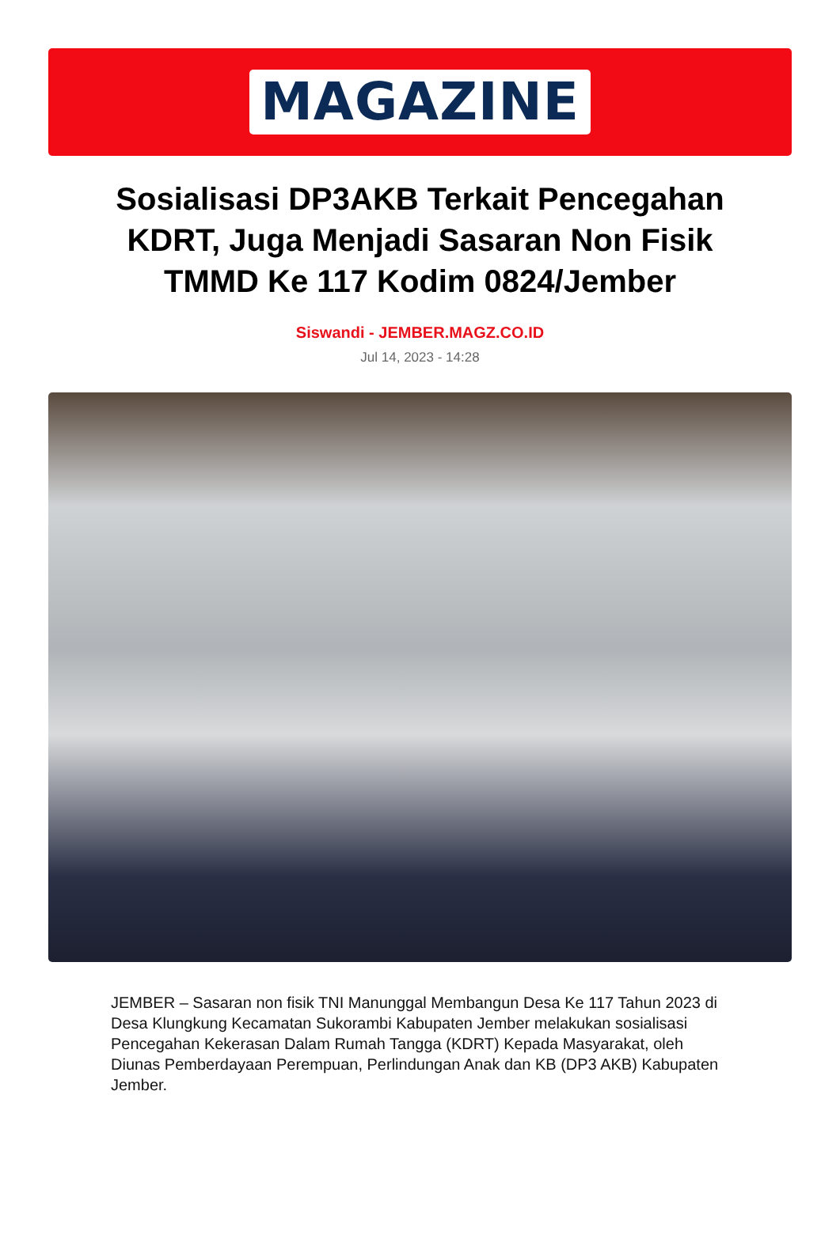MAGAZINE
Sosialisasi DP3AKB Terkait Pencegahan KDRT, Juga Menjadi Sasaran Non Fisik TMMD Ke 117 Kodim 0824/Jember
Siswandi - JEMBER.MAGZ.CO.ID
Jul 14, 2023 - 14:28
JEMBER – Sasaran non fisik TNI Manunggal Membangun Desa Ke 117 Tahun 2023 di Desa Klungkung Kecamatan Sukorambi Kabupaten Jember melakukan sosialisasi Pencegahan Kekerasan Dalam Rumah Tangga (KDRT) Kepada Masyarakat, oleh Diunas Pemberdayaan Perempuan, Perlindungan Anak dan KB (DP3 AKB) Kabupaten Jember.